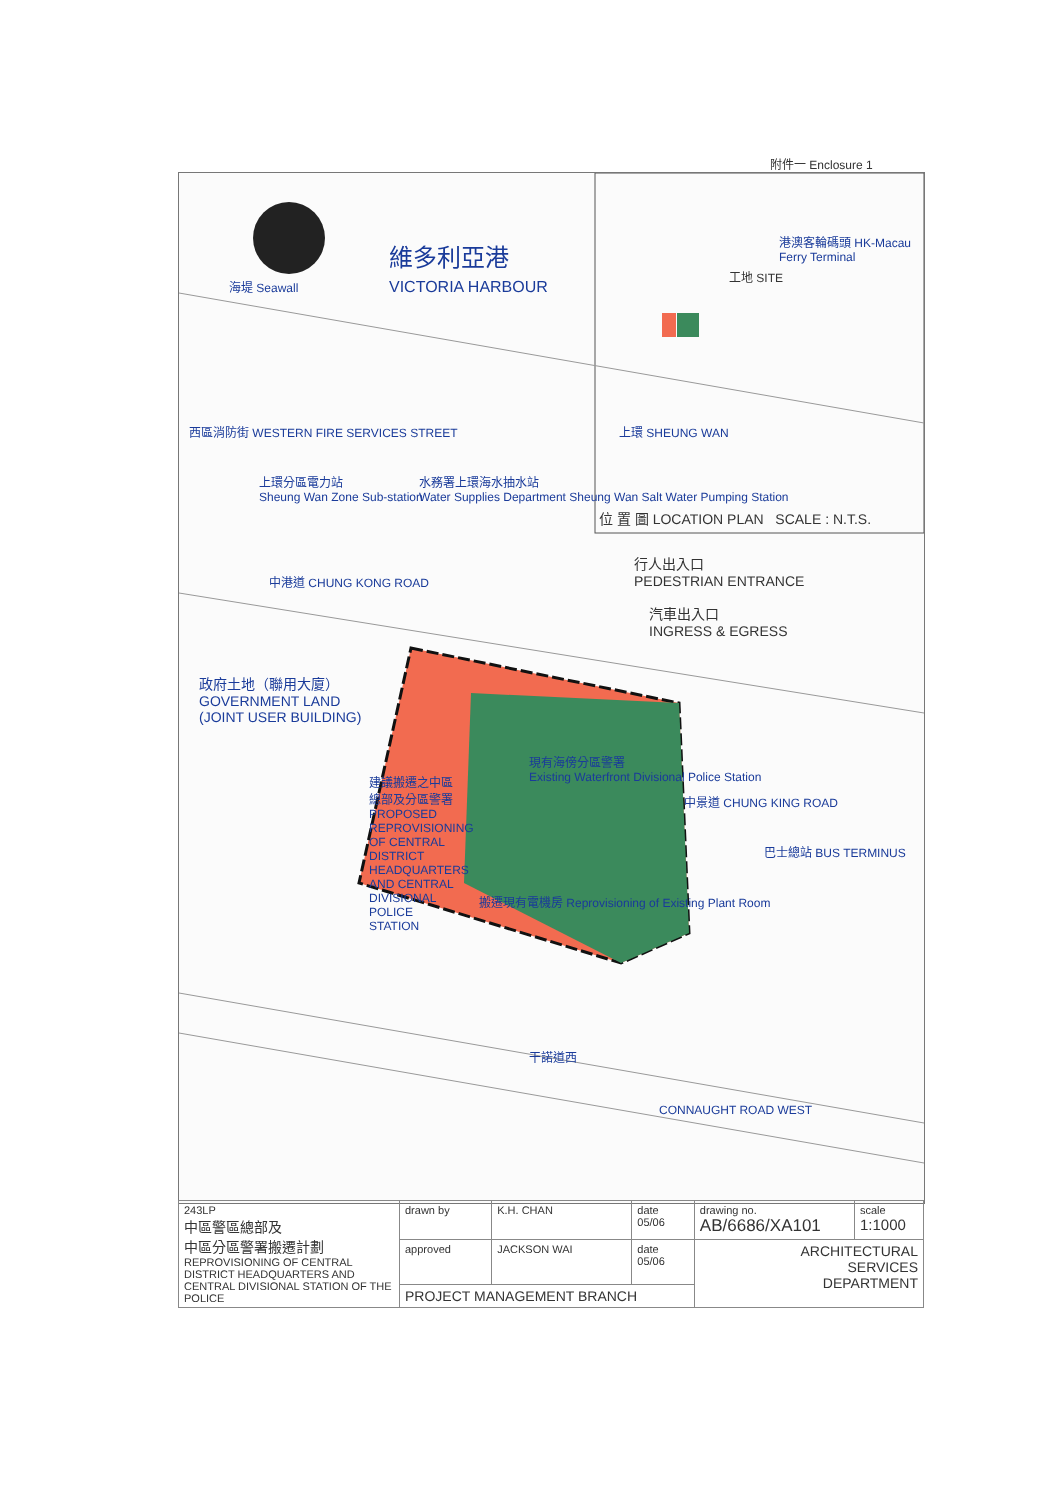附件一 Enclosure 1
維多利亞港
VICTORIA HARBOUR
海堤 Seawall
上環分區電力站
Sheung Wan Zone Sub-station
水務署上環海水抽水站
Water Supplies Department Sheung Wan Salt Water Pumping Station
西區消防街 WESTERN FIRE SERVICES STREET
中港道 CHUNG KONG ROAD
政府土地（聯用大廈）
GOVERNMENT LAND
(JOINT USER BUILDING)
建議搬遷之中區總部及分區警署 PROPOSED REPROVISIONING OF CENTRAL DISTRICT HEADQUARTERS AND CENTRAL DIVISIONAL POLICE STATION
現有海傍分區警署
Existing Waterfront Divisional Police Station
搬遷現有電機房 Reprovisioning of Existing Plant Room
中景道 CHUNG KING ROAD
巴士總站 BUS TERMINUS
干諾道西
CONNAUGHT ROAD WEST
行人出入口
PEDESTRIAN ENTRANCE
汽車出入口
INGRESS & EGRESS
港澳客輪碼頭 HK-Macau Ferry Terminal
工地 SITE
上環 SHEUNG WAN
位 置 圖 LOCATION PLAN SCALE : N.T.S.
| 243LP 中區警區總部及 中區分區警署搬遷計劃 REPROVISIONING OF CENTRAL DISTRICT HEADQUARTERS AND CENTRAL DIVISIONAL STATION OF THE POLICE | drawn by | K.H. CHAN | date 05/06 | drawing no. AB/6686/XA101 | scale 1:1000 |
| | approved | JACKSON WAI | date 05/06 | ARCHITECTURAL SERVICES DEPARTMENT | |
| | PROJECT MANAGEMENT BRANCH | | | | |